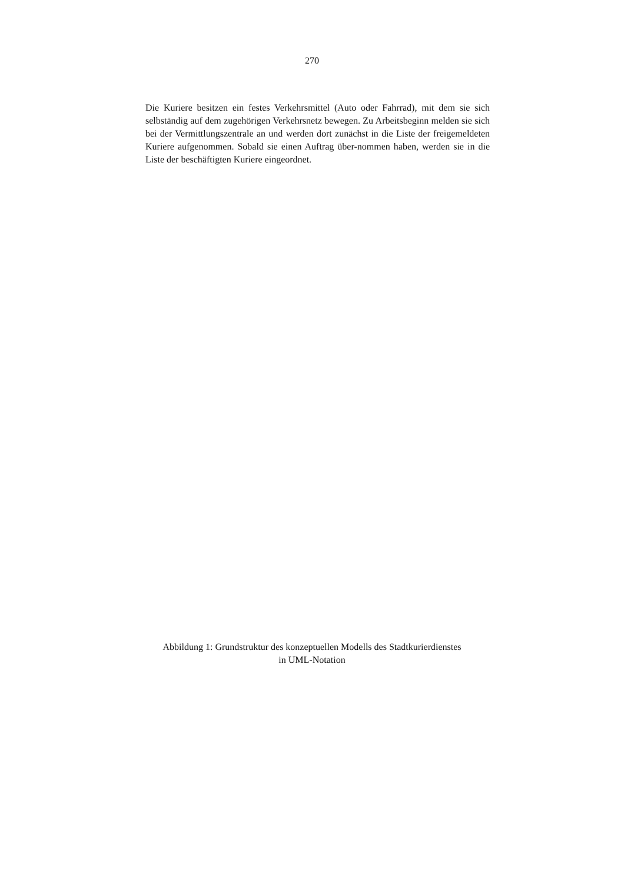270
Die Kuriere besitzen ein festes Verkehrsmittel (Auto oder Fahrrad), mit dem sie sich selbständig auf dem zugehörigen Verkehrsnetz bewegen. Zu Arbeitsbeginn melden sie sich bei der Vermittlungszentrale an und werden dort zunächst in die Liste der freigemeldeten Kuriere aufgenommen. Sobald sie einen Auftrag über-nommen haben, werden sie in die Liste der beschäftigten Kuriere eingeordnet.
Abbildung 1: Grundstruktur des konzeptuellen Modells des Stadtkurierdienstes
in UML-Notation